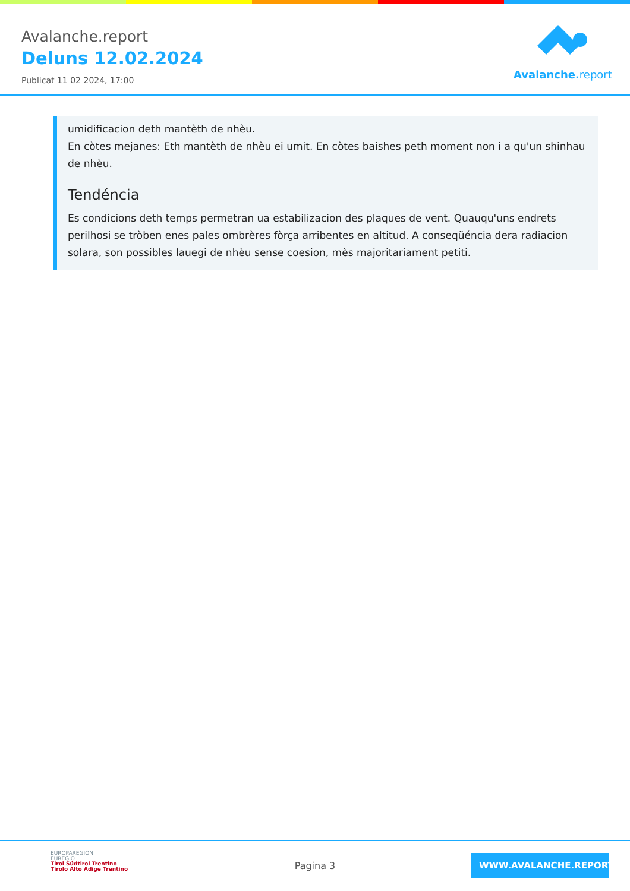Avalanche.report
Deluns 12.02.2024
Publicat 11 02 2024, 17:00
Avalanche. report
umidificacion deth mantèth de nhèu.
En còtes mejanes: Eth mantèth de nhèu ei umit. En còtes baishes peth moment non i a qu'un shinhau de nhèu.
Tendéncia
Es condicions deth temps permetran ua estabilizacion des plaques de vent. Quauqu'uns endrets perilhosi se tròben enes pales ombrères fòrça arribentes en altitud. A conseqüéncia dera radiacion solara, son possibles lauegi de nhèu sense coesion, mès majoritariament petiti.
EUROPAREGION
EUREGIO
Tirol Südtirol Trentino
Tirolo Alto Adige Trentino
Pagina 3
WWW.AVALANCHE.REPORT